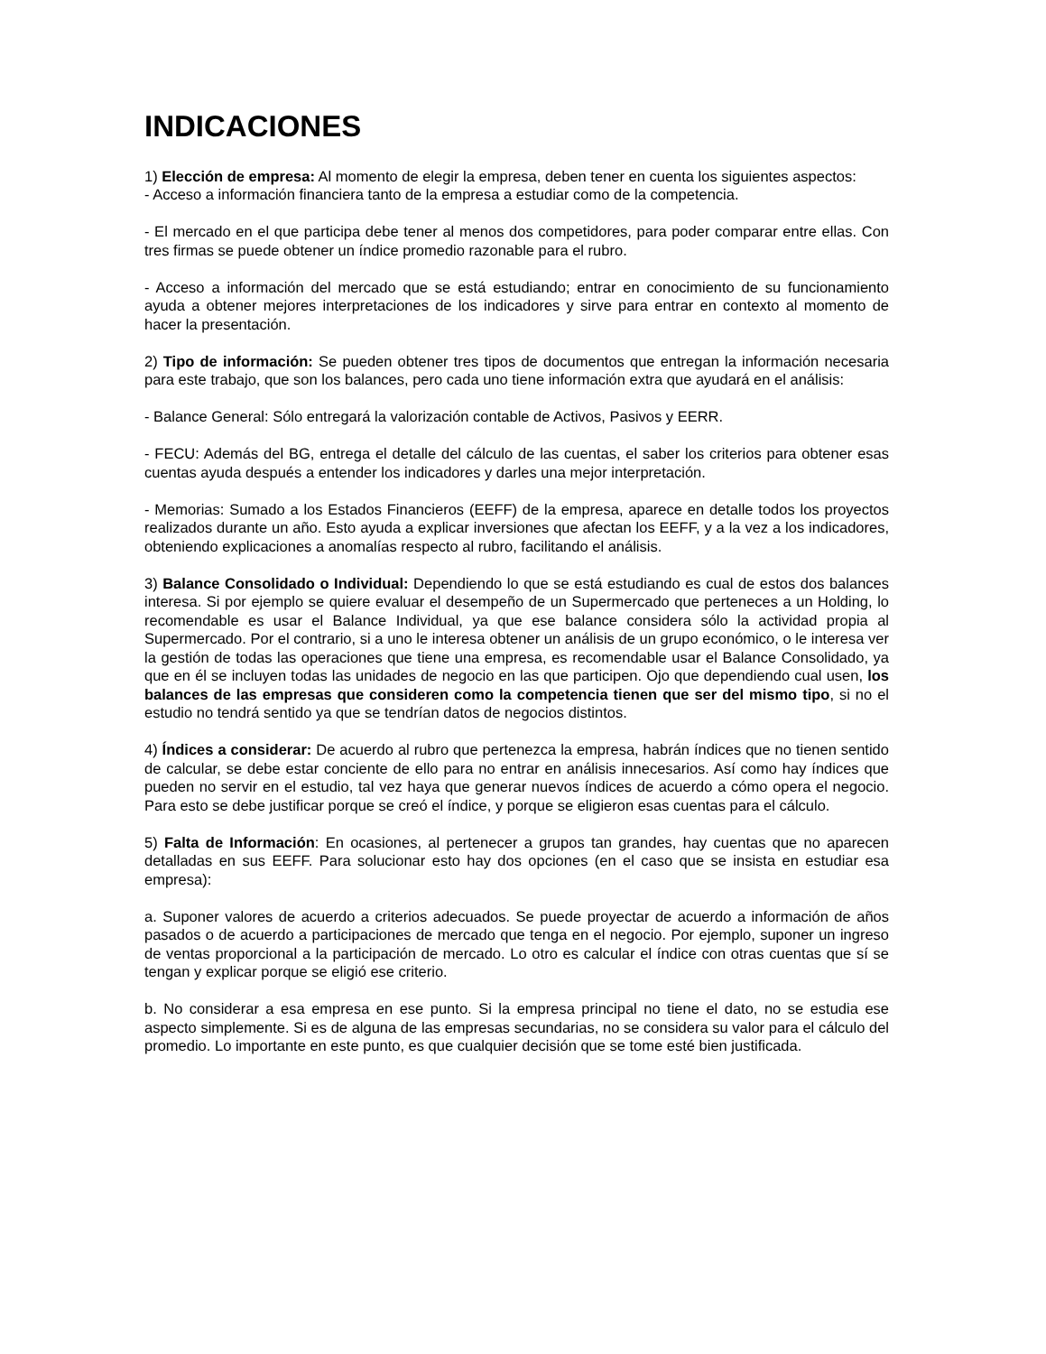INDICACIONES
1) Elección de empresa: Al momento de elegir la empresa, deben tener en cuenta los siguientes aspectos:
- Acceso a información financiera tanto de la empresa a estudiar como de la competencia.
- El mercado en el que participa debe tener al menos dos competidores, para poder comparar entre ellas. Con tres firmas se puede obtener un índice promedio razonable para el rubro.
- Acceso a información del mercado que se está estudiando; entrar en conocimiento de su funcionamiento ayuda a obtener mejores interpretaciones de los indicadores y sirve para entrar en contexto al momento de hacer la presentación.
2) Tipo de información: Se pueden obtener tres tipos de documentos que entregan la información necesaria para este trabajo, que son los balances, pero cada uno tiene información extra que ayudará en el análisis:
- Balance General: Sólo entregará la valorización contable de Activos, Pasivos y EERR.
- FECU: Además del BG, entrega el detalle del cálculo de las cuentas, el saber los criterios para obtener esas cuentas ayuda después a entender los indicadores y darles una mejor interpretación.
- Memorias: Sumado a los Estados Financieros (EEFF) de la empresa, aparece en detalle todos los proyectos realizados durante un año. Esto ayuda a explicar inversiones que afectan los EEFF, y a la vez a los indicadores, obteniendo explicaciones a anomalías respecto al rubro, facilitando el análisis.
3) Balance Consolidado o Individual: Dependiendo lo que se está estudiando es cual de estos dos balances interesa. Si por ejemplo se quiere evaluar el desempeño de un Supermercado que perteneces a un Holding, lo recomendable es usar el Balance Individual, ya que ese balance considera sólo la actividad propia al Supermercado. Por el contrario, si a uno le interesa obtener un análisis de un grupo económico, o le interesa ver la gestión de todas las operaciones que tiene una empresa, es recomendable usar el Balance Consolidado, ya que en él se incluyen todas las unidades de negocio en las que participen. Ojo que dependiendo cual usen, los balances de las empresas que consideren como la competencia tienen que ser del mismo tipo, si no el estudio no tendrá sentido ya que se tendrían datos de negocios distintos.
4) Índices a considerar: De acuerdo al rubro que pertenezca la empresa, habrán índices que no tienen sentido de calcular, se debe estar conciente de ello para no entrar en análisis innecesarios. Así como hay índices que pueden no servir en el estudio, tal vez haya que generar nuevos índices de acuerdo a cómo opera el negocio. Para esto se debe justificar porque se creó el índice, y porque se eligieron esas cuentas para el cálculo.
5) Falta de Información: En ocasiones, al pertenecer a grupos tan grandes, hay cuentas que no aparecen detalladas en sus EEFF. Para solucionar esto hay dos opciones (en el caso que se insista en estudiar esa empresa):
a. Suponer valores de acuerdo a criterios adecuados. Se puede proyectar de acuerdo a información de años pasados o de acuerdo a participaciones de mercado que tenga en el negocio. Por ejemplo, suponer un ingreso de ventas proporcional a la participación de mercado. Lo otro es calcular el índice con otras cuentas que sí se tengan y explicar porque se eligió ese criterio.
b. No considerar a esa empresa en ese punto. Si la empresa principal no tiene el dato, no se estudia ese aspecto simplemente. Si es de alguna de las empresas secundarias, no se considera su valor para el cálculo del promedio. Lo importante en este punto, es que cualquier decisión que se tome esté bien justificada.